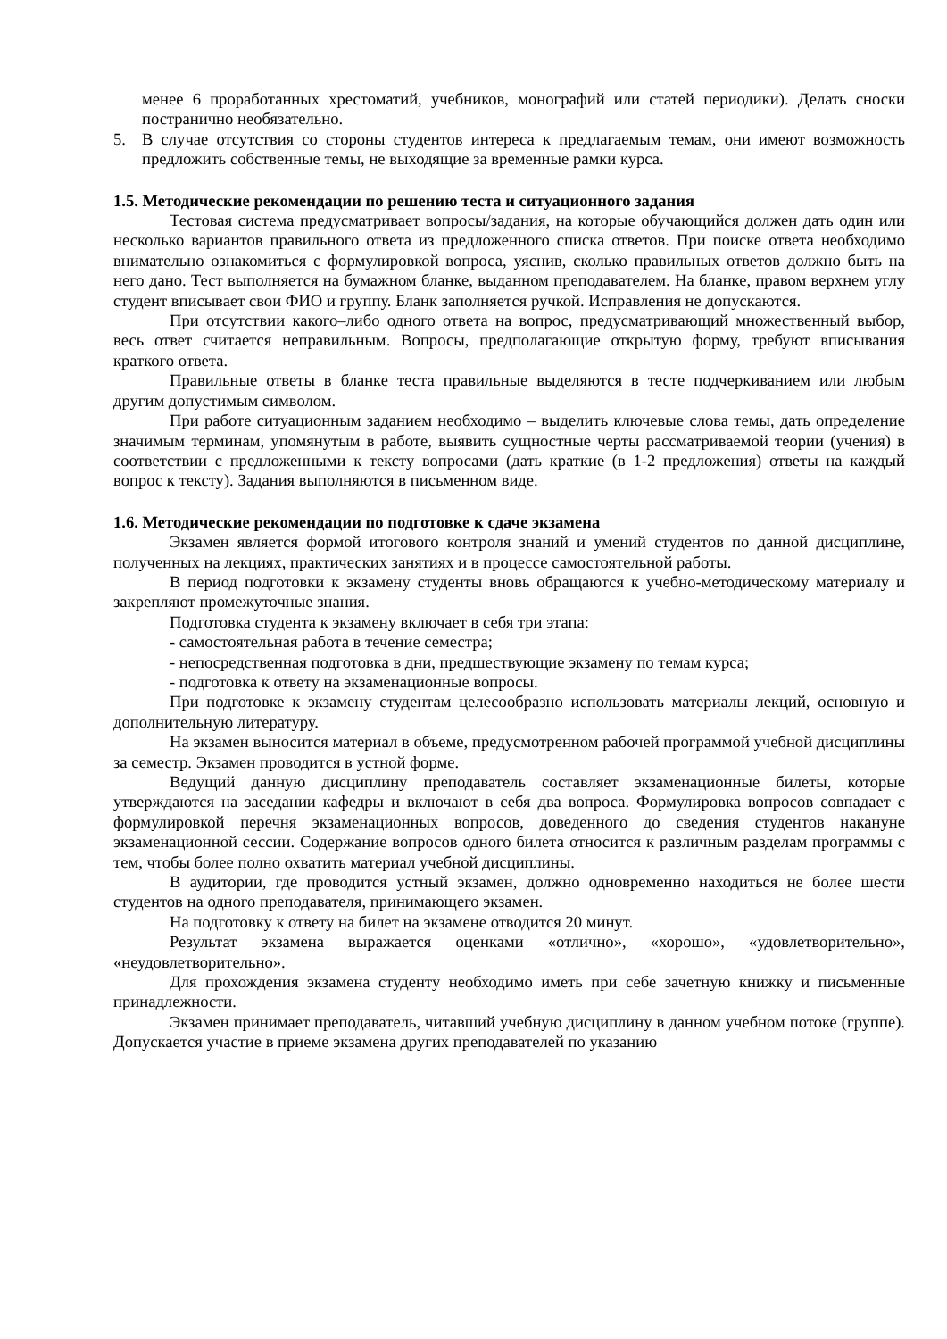менее 6 проработанных хрестоматий, учебников, монографий или статей периодики). Делать сноски постранично необязательно.
5. В случае отсутствия со стороны студентов интереса к предлагаемым темам, они имеют возможность предложить собственные темы, не выходящие за временные рамки курса.
1.5. Методические рекомендации по решению теста и ситуационного задания
Тестовая система предусматривает вопросы/задания, на которые обучающийся должен дать один или несколько вариантов правильного ответа из предложенного списка ответов. При поиске ответа необходимо внимательно ознакомиться с формулировкой вопроса, уяснив, сколько правильных ответов должно быть на него дано. Тест выполняется на бумажном бланке, выданном преподавателем. На бланке, правом верхнем углу студент вписывает свои ФИО и группу. Бланк заполняется ручкой. Исправления не допускаются.
При отсутствии какого–либо одного ответа на вопрос, предусматривающий множественный выбор, весь ответ считается неправильным. Вопросы, предполагающие открытую форму, требуют вписывания краткого ответа.
Правильные ответы в бланке теста правильные выделяются в тесте подчеркиванием или любым другим допустимым символом.
При работе ситуационным заданием необходимо – выделить ключевые слова темы, дать определение значимым терминам, упомянутым в работе, выявить сущностные черты рассматриваемой теории (учения) в соответствии с предложенными к тексту вопросами (дать краткие (в 1-2 предложения) ответы на каждый вопрос к тексту). Задания выполняются в письменном виде.
1.6. Методические рекомендации по подготовке к сдаче экзамена
Экзамен является формой итогового контроля знаний и умений студентов по данной дисциплине, полученных на лекциях, практических занятиях и в процессе самостоятельной работы.
В период подготовки к экзамену студенты вновь обращаются к учебно-методическому материалу и закрепляют промежуточные знания.
Подготовка студента к экзамену включает в себя три этапа:
- самостоятельная работа в течение семестра;
- непосредственная подготовка в дни, предшествующие экзамену по темам курса;
- подготовка к ответу на экзаменационные вопросы.
При подготовке к экзамену студентам целесообразно использовать материалы лекций, основную и дополнительную литературу.
На экзамен выносится материал в объеме, предусмотренном рабочей программой учебной дисциплины за семестр. Экзамен проводится в устной форме.
Ведущий данную дисциплину преподаватель составляет экзаменационные билеты, которые утверждаются на заседании кафедры и включают в себя два вопроса. Формулировка вопросов совпадает с формулировкой перечня экзаменационных вопросов, доведенного до сведения студентов накануне экзаменационной сессии. Содержание вопросов одного билета относится к различным разделам программы с тем, чтобы более полно охватить материал учебной дисциплины.
В аудитории, где проводится устный экзамен, должно одновременно находиться не более шести студентов на одного преподавателя, принимающего экзамен.
На подготовку к ответу на билет на экзамене отводится 20 минут.
Результат экзамена выражается оценками «отлично», «хорошо», «удовлетворительно», «неудовлетворительно».
Для прохождения экзамена студенту необходимо иметь при себе зачетную книжку и письменные принадлежности.
Экзамен принимает преподаватель, читавший учебную дисциплину в данном учебном потоке (группе). Допускается участие в приеме экзамена других преподавателей по указанию